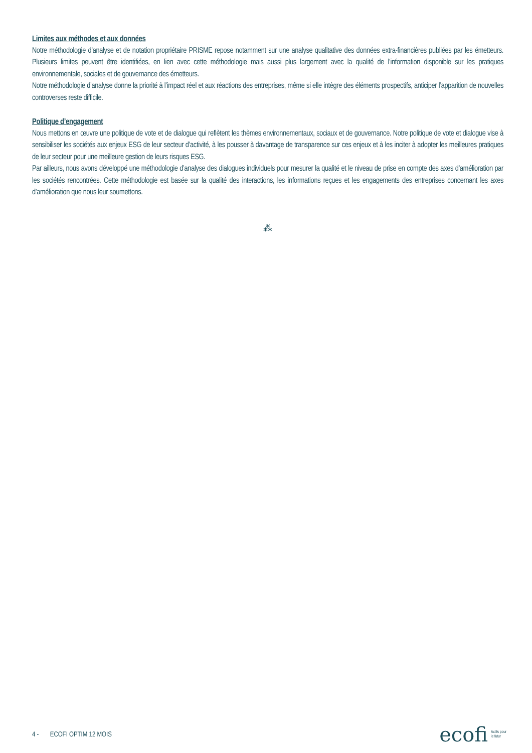Limites aux méthodes et aux données
Notre méthodologie d’analyse et de notation propriétaire PRISME repose notamment sur une analyse qualitative des données extra-financières publiées par les émetteurs. Plusieurs limites peuvent être identifiées, en lien avec cette méthodologie mais aussi plus largement avec la qualité de l’information disponible sur les pratiques environnementale, sociales et de gouvernance des émetteurs.
Notre méthodologie d’analyse donne la priorité à l’impact réel et aux réactions des entreprises, même si elle intègre des éléments prospectifs, anticiper l’apparition de nouvelles controverses reste difficile.
Politique d’engagement
Nous mettons en œuvre une politique de vote et de dialogue qui reflètent les thèmes environnementaux, sociaux et de gouvernance. Notre politique de vote et dialogue vise à sensibiliser les sociétés aux enjeux ESG de leur secteur d’activité, à les pousser à davantage de transparence sur ces enjeux et à les inciter à adopter les meilleures pratiques de leur secteur pour une meilleure gestion de leurs risques ESG.
Par ailleurs, nous avons développé une méthodologie d’analyse des dialogues individuels pour mesurer la qualité et le niveau de prise en compte des axes d’amélioration par les sociétés rencontrées. Cette méthodologie est basée sur la qualité des interactions, les informations reçues et les engagements des entreprises concernant les axes d’amélioration que nous leur soumettons.
⁂
4 - ECOFI OPTIM 12 MOIS
ecofi Actifs pour
le futur